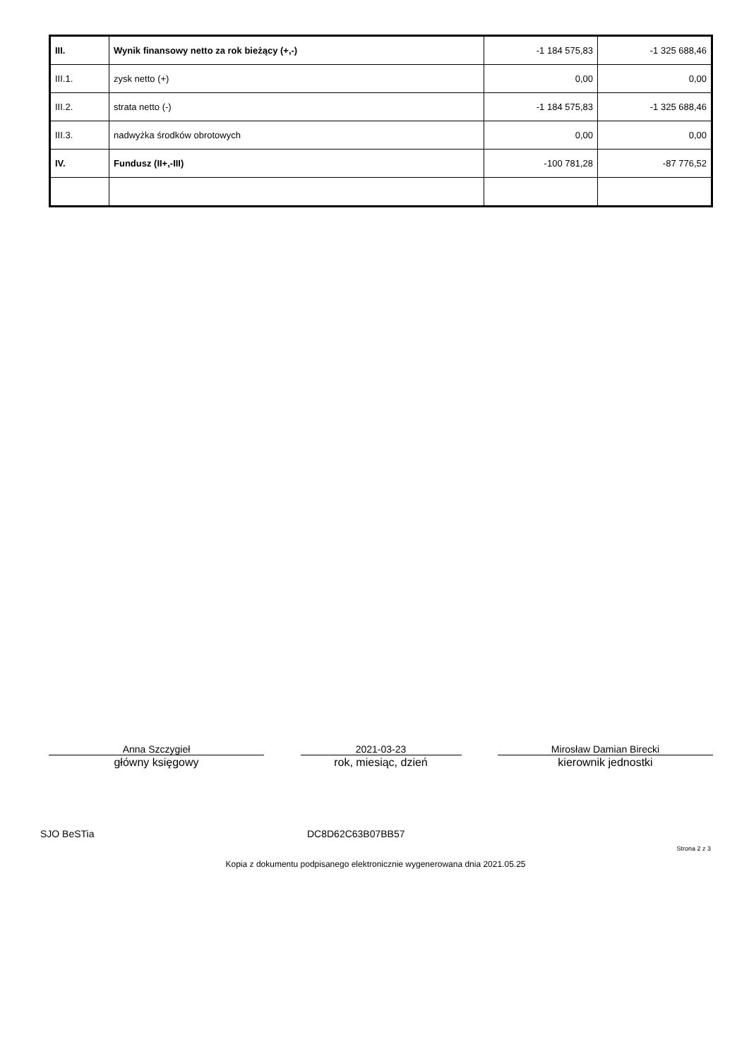| III. | Wynik finansowy netto za rok bieżący (+,-) | -1 184 575,83 | -1 325 688,46 |
| III.1. | zysk netto (+) | 0,00 | 0,00 |
| III.2. | strata netto (-) | -1 184 575,83 | -1 325 688,46 |
| III.3. | nadwyżka środków obrotowych | 0,00 | 0,00 |
| IV. | Fundusz (II+,-III) | -100 781,28 | -87 776,52 |
Anna Szczygieł
główny księgowy
2021-03-23
rok, miesiąc, dzień
Mirosław Damian Birecki
kierownik jednostki
SJO BeSTia DC8D62C63B07BB57
Strona 2 z 3
Kopia z dokumentu podpisanego elektronicznie wygenerowana dnia 2021.05.25